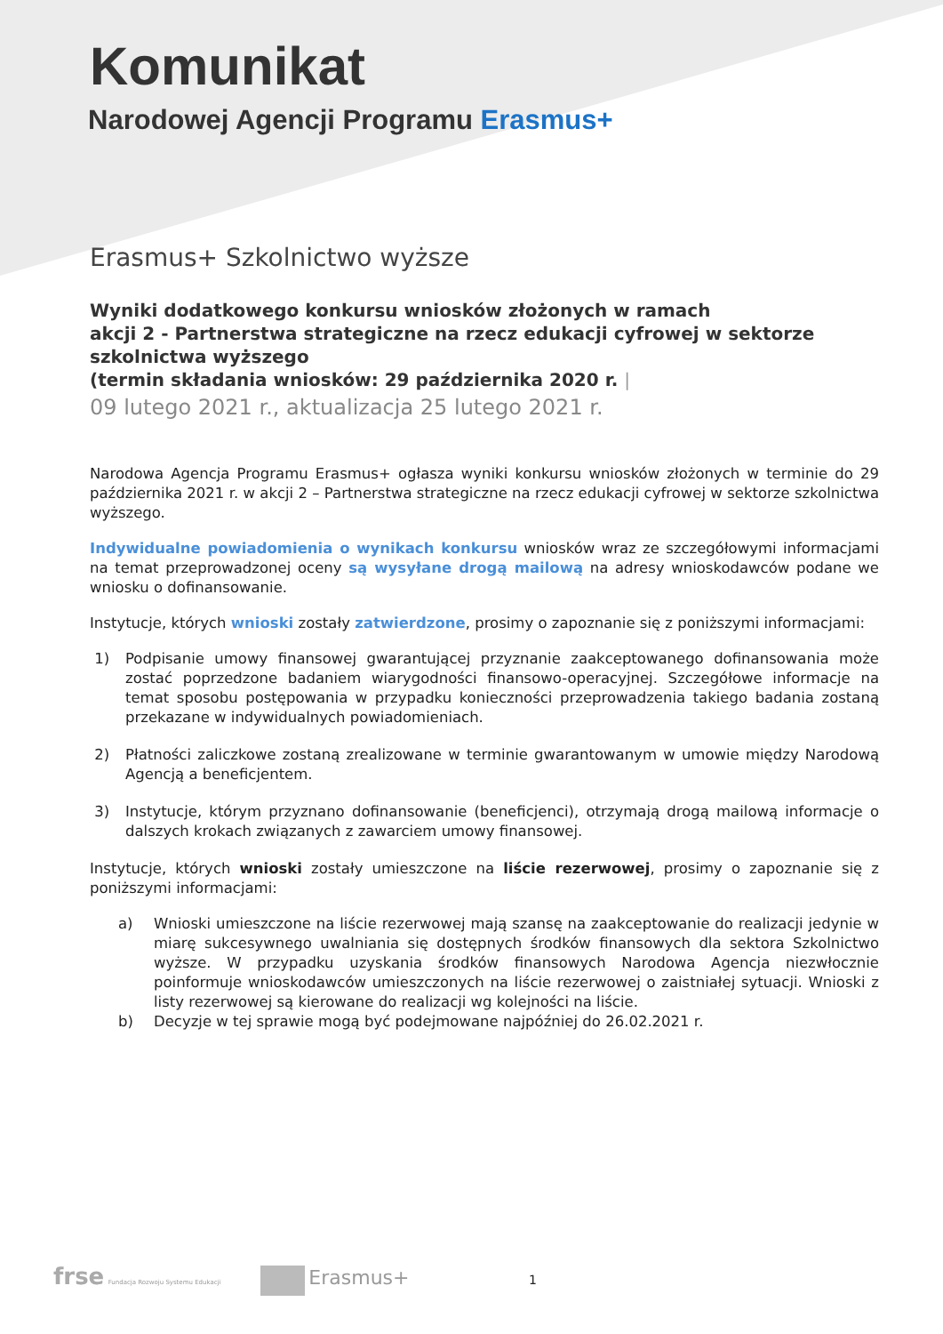Komunikat
Narodowej Agencji Programu Erasmus+
Erasmus+ Szkolnictwo wyższe
Wyniki dodatkowego konkursu wniosków złożonych w ramach
akcji 2 - Partnerstwa strategiczne na rzecz edukacji cyfrowej w sektorze szkolnictwa wyższego
(termin składania wniosków: 29 października 2020 r. |
09 lutego 2021 r., aktualizacja 25 lutego 2021 r.
Narodowa Agencja Programu Erasmus+ ogłasza wyniki konkursu wniosków złożonych w terminie do 29 października 2021 r. w akcji 2 – Partnerstwa strategiczne na rzecz edukacji cyfrowej w sektorze szkolnictwa wyższego.
Indywidualne powiadomienia o wynikach konkursu wniosków wraz ze szczegółowymi informacjami na temat przeprowadzonej oceny są wysyłane drogą mailową na adresy wnioskodawców podane we wniosku o dofinansowanie.
Instytucje, których wnioski zostały zatwierdzone, prosimy o zapoznanie się z poniższymi informacjami:
1) Podpisanie umowy finansowej gwarantującej przyznanie zaakceptowanego dofinansowania może zostać poprzedzone badaniem wiarygodności finansowo-operacyjnej. Szczegółowe informacje na temat sposobu postępowania w przypadku konieczności przeprowadzenia takiego badania zostaną przekazane w indywidualnych powiadomieniach.
2) Płatności zaliczkowe zostaną zrealizowane w terminie gwarantowanym w umowie między Narodową Agencją a beneficjentem.
3) Instytucje, którym przyznano dofinansowanie (beneficjenci), otrzymają drogą mailową informacje o dalszych krokach związanych z zawarciem umowy finansowej.
Instytucje, których wnioski zostały umieszczone na liście rezerwowej, prosimy o zapoznanie się z poniższymi informacjami:
a) Wnioski umieszczone na liście rezerwowej mają szansę na zaakceptowanie do realizacji jedynie w miarę sukcesywnego uwalniania się dostępnych środków finansowych dla sektora Szkolnictwo wyższe. W przypadku uzyskania środków finansowych Narodowa Agencja niezwłocznie poinformuje wnioskodawców umieszczonych na liście rezerwowej o zaistniałej sytuacji. Wnioski z listy rezerwowej są kierowane do realizacji wg kolejności na liście.
b) Decyzje w tej sprawie mogą być podejmowane najpóźniej do 26.02.2021 r.
frse Fundacja Rozwoju Systemu Edukacji Erasmus+ 1